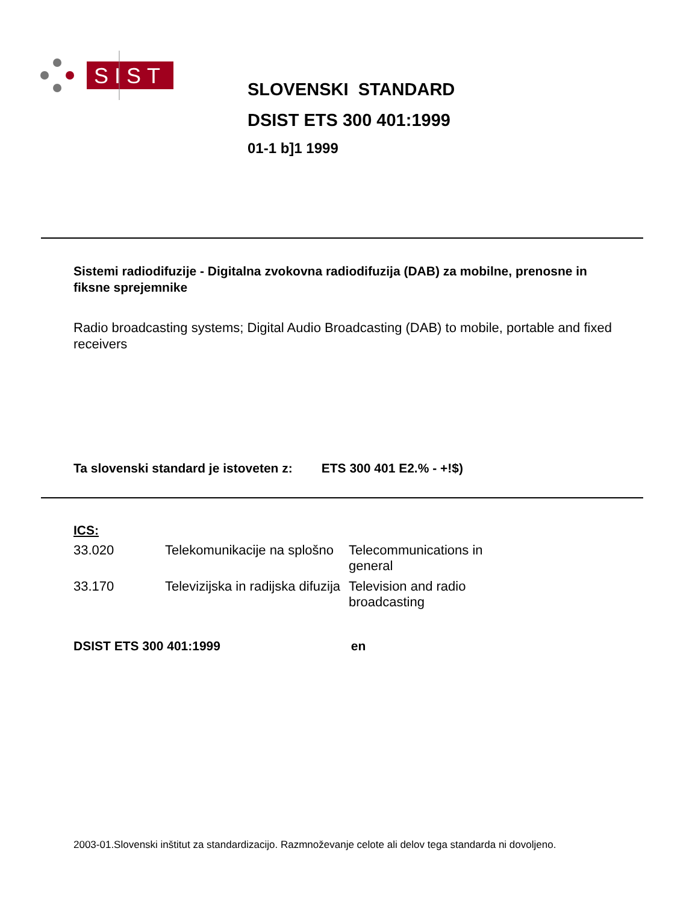SIST
SLOVENSKI STANDARD
DSIST ETS 300 401:1999
01-1 b]1 1999
Sistemi radiodifuzije - Digitalna zvokovna radiodifuzija (DAB) za mobilne, prenosne in fiksne sprejemnike
Radio broadcasting systems; Digital Audio Broadcasting (DAB) to mobile, portable and fixed receivers
Ta slovenski standard je istoveten z: ETS 300 401 E2.% - +!$)
ICS:
| 33.020 | Telekomunikacije na splošno | Telecommunications in general |
| 33.170 | Televizijska in radijska difuzija | Television and radio broadcasting |
DSIST ETS 300 401:1999 en
2003-01.Slovenski inštitut za standardizacijo. Razmnoževanje celote ali delov tega standarda ni dovoljeno.